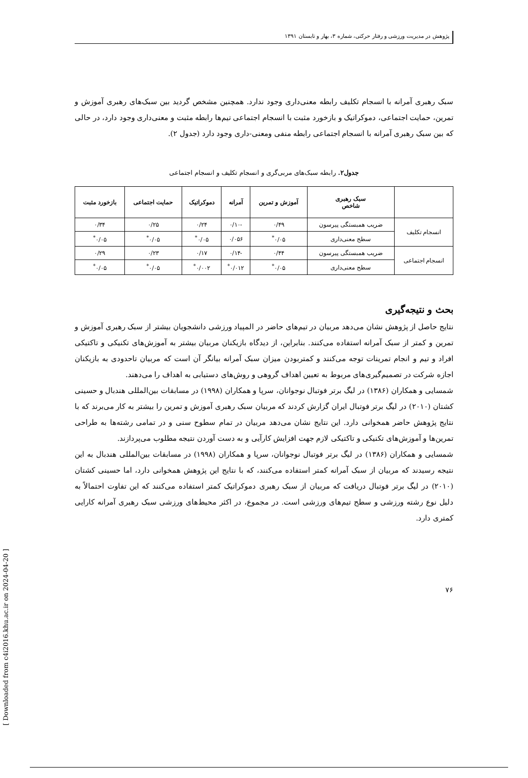پژوهش در مدیریت ورزشی و رفتار حرکتی، شماره ۳، بهار و تابستان ۱۳۹۱
سبک رهبری آمرانه با انسجام تکلیف رابطه معنی‌داری وجود ندارد. همچنین مشخص گردید بین سبک‌های رهبری آموزش و تمرین، حمایت اجتماعی، دموکراتیک و بازخورد مثبت با انسجام اجتماعی تیم‌ها رابطه مثبت و معنی‌داری وجود دارد، در حالی که بین سبک رهبری آمرانه با انسجام اجتماعی رابطه منفی ومعنی-داری وجود دارد (جدول ۲).
جدول۲. رابطه سبک‌های مربی‌گری و انسجام تکلیف و انسجام اجتماعی
| | سبک رهبری شاخص | آموزش و تمرین | آمرانه | دموکراتیک | حمایت اجتماعی | بازخورد مثبت |
| --- | --- | --- | --- | --- | --- | --- |
| انسجام تکلیف | ضریب همبستگی پیرسون | ۰/۴۹ | -۰/۱۰ | ۰/۲۴ | ۰/۲۵ | ۰/۳۴ |
| | سطح معنی‌داری | ۰/۰۵<sup>*</sup> | ۰/۰۵۶ | ۰/۰۵<sup>*</sup> | ۰/۰۵<sup>*</sup> | ۰/۰۵<sup>*</sup> |
| انسجام اجتماعی | ضریب همبستگی پیرسون | ۰/۴۴ | -۰/۱۴ | ۰/۱۷ | ۰/۲۳ | ۰/۲۹ |
| | سطح معنی‌داری | ۰/۰۵<sup>*</sup> | ۰/۰۱۲<sup>*</sup> | ۰/۰۰۲<sup>*</sup> | ۰/۰۵<sup>*</sup> | ۰/۰۵<sup>*</sup> |
بحث و نتیجه‌گیری
نتایج حاصل از پژوهش نشان می‌دهد مربیان در تیم‌های حاضر در المپیاد ورزشی دانشجویان بیشتر از سبک رهبری آموزش و تمرین و کمتر از سبک آمرانه استفاده می‌کنند. بنابراین، از دیدگاه بازیکنان مربیان بیشتر به آموزش‌های تکنیکی و تاکتیکی افراد و تیم و انجام تمرینات توجه می‌کنند و کمتربودن میزان سبک آمرانه بیانگر آن است که مربیان تاحدودی به بازیکنان اجازه شرکت در تصمیم‌گیری‌های مربوط به تعیین اهداف گروهی و روش‌های دستیابی به اهداف را می‌دهند.
شمسایی و همکاران (۱۳۸۶) در لیگ برتر فوتبال نوجوانان، سرپا و همکاران (۱۹۹۸) در مسابقات بین‌المللی هندبال و حسینی کشتان (۲۰۱۰) در لیگ برتر فوتبال ایران گزارش کردند که مربیان سبک رهبری آموزش و تمرین را بیشتر به کار می‌برند که با نتایج پژوهش حاضر همخوانی دارد. این نتایج نشان می‌دهد مربیان در تمام سطوح سنی و در تمامی رشته‌ها به طراحی تمرین‌ها و آموزش‌های تکنیکی و تاکتیکی لازم جهت افزایش کارآیی و به دست آوردن نتیجه مطلوب می‌پردازند.
شمسایی و همکاران (۱۳۸۶) در لیگ برتر فوتبال نوجوانان، سرپا و همکاران (۱۹۹۸) در مسابقات بین‌المللی هندبال به این نتیجه رسیدند که مربیان از سبک آمرانه کمتر استفاده می‌کنند، که با نتایج این پژوهش همخوانی دارد، اما حسینی کشتان (۲۰۱۰) در لیگ برتر فوتبال دریافت که مربیان از سبک رهبری دموکراتیک کمتر استفاده می‌کنند که این تفاوت احتمالاً به دلیل نوع رشته ورزشی و سطح تیم‌های ورزشی است. در مجموع، در اکثر محیط‌های ورزشی سبک رهبری آمرانه کارایی کمتری دارد.
۷۶
[ Downloaded from c4i2016.khu.ac.ir on 2024-04-20 ]